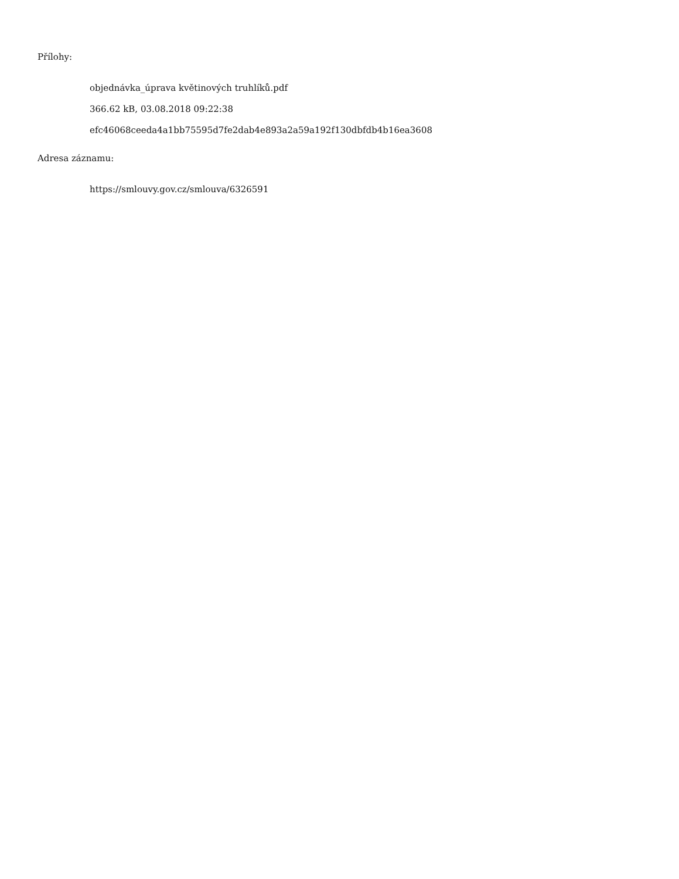Přílohy:
objednávka_úprava květinových truhlíků.pdf
366.62 kB, 03.08.2018 09:22:38
efc46068ceeda4a1bb75595d7fe2dab4e893a2a59a192f130dbfdb4b16ea3608
Adresa záznamu:
https://smlouvy.gov.cz/smlouva/6326591